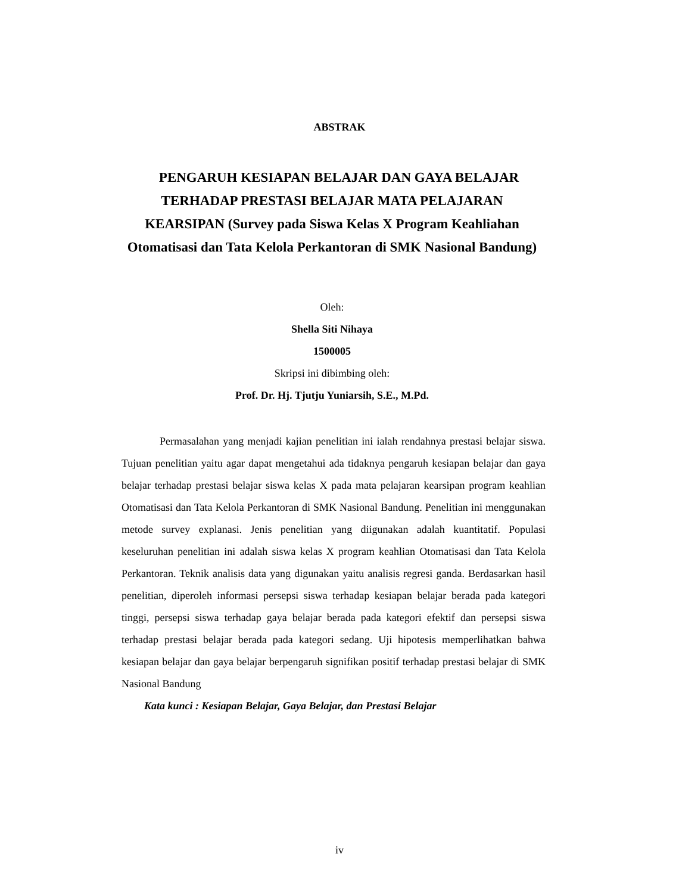ABSTRAK
PENGARUH KESIAPAN BELAJAR DAN GAYA BELAJAR TERHADAP PRESTASI BELAJAR MATA PELAJARAN KEARSIPAN (Survey pada Siswa Kelas X Program Keahliahan Otomatisasi dan Tata Kelola Perkantoran di SMK Nasional Bandung)
Oleh:
Shella Siti Nihaya
1500005
Skripsi ini dibimbing oleh:
Prof. Dr. Hj. Tjutju Yuniarsih, S.E., M.Pd.
Permasalahan yang menjadi kajian penelitian ini ialah rendahnya prestasi belajar siswa. Tujuan penelitian yaitu agar dapat mengetahui ada tidaknya pengaruh kesiapan belajar dan gaya belajar terhadap prestasi belajar siswa kelas X pada mata pelajaran kearsipan program keahlian Otomatisasi dan Tata Kelola Perkantoran di SMK Nasional Bandung. Penelitian ini menggunakan metode survey explanasi. Jenis penelitian yang diigunakan adalah kuantitatif. Populasi keseluruhan penelitian ini adalah siswa kelas X program keahlian Otomatisasi dan Tata Kelola Perkantoran. Teknik analisis data yang digunakan yaitu analisis regresi ganda. Berdasarkan hasil penelitian, diperoleh informasi persepsi siswa terhadap kesiapan belajar berada pada kategori tinggi, persepsi siswa terhadap gaya belajar berada pada kategori efektif dan persepsi siswa terhadap prestasi belajar berada pada kategori sedang. Uji hipotesis memperlihatkan bahwa kesiapan belajar dan gaya belajar berpengaruh signifikan positif terhadap prestasi belajar di SMK Nasional Bandung
Kata kunci : Kesiapan Belajar, Gaya Belajar, dan Prestasi Belajar
iv